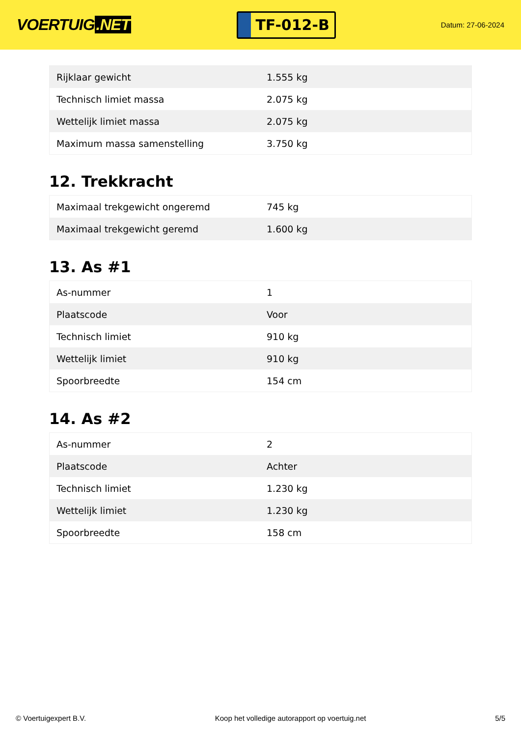VOERTUIG.NET
TF-012-B
Datum: 27-06-2024
| Rijklaar gewicht | 1.555 kg |
| Technisch limiet massa | 2.075 kg |
| Wettelijk limiet massa | 2.075 kg |
| Maximum massa samenstelling | 3.750 kg |
12. Trekkracht
| Maximaal trekgewicht ongeremd | 745 kg |
| Maximaal trekgewicht geremd | 1.600 kg |
13. As #1
| As-nummer | 1 |
| Plaatscode | Voor |
| Technisch limiet | 910 kg |
| Wettelijk limiet | 910 kg |
| Spoorbreedte | 154 cm |
14. As #2
| As-nummer | 2 |
| Plaatscode | Achter |
| Technisch limiet | 1.230 kg |
| Wettelijk limiet | 1.230 kg |
| Spoorbreedte | 158 cm |
© Voertuigexpert B.V. Koop het volledige autorapport op voertuig.net 5/5